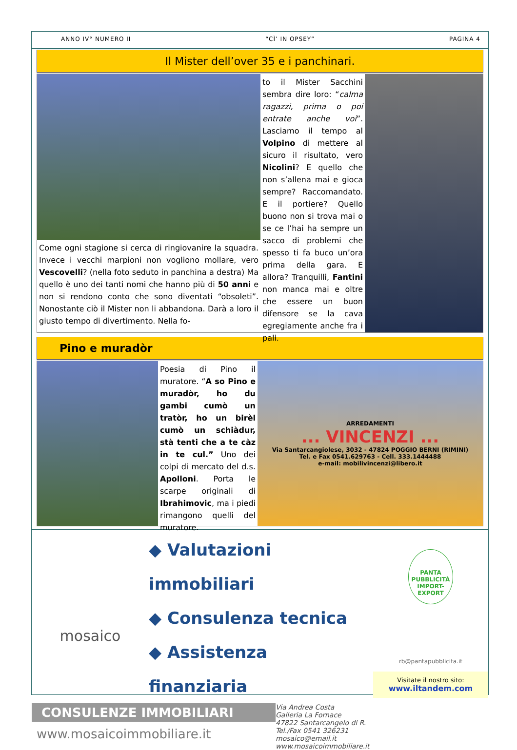ANNO IV° NUMERO II “CÌ’ IN OPSEY” PAGINA 4
Il Mister dell’over 35 e i panchinari.
Come ogni stagione si cerca di ringiovanire la squadra. Invece i vecchi marpioni non vogliono mollare, vero Vescovelli? (nella foto seduto in panchina a destra) Ma quello è uno dei tanti nomi che hanno più di 50 anni e non si rendono conto che sono diventati “obsoleti”. Nonostante ciò il Mister non li abbandona. Darà a loro il giusto tempo di divertimento. Nella fo-
to il Mister Sacchini sembra dire loro: “calma ragazzi, prima o poi entrate anche voi”. Lasciamo il tempo al Volpino di mettere al sicuro il risultato, vero Nicolini? E quello che non s’allena mai e gioca sempre? Raccomandato. E il portiere? Quello buono non si trova mai o se ce l’hai ha sempre un sacco di problemi che spesso ti fa buco un’ora prima della gara. E allora? Tranquilli, Fantini non manca mai e oltre che essere un buon difensore se la cava egregiamente anche fra i pali.
Pino e muradòr
Poesia di Pino il muratore. “A so Pino e muradòr, ho du gambi cumò un tratòr, ho un birèl cumò un schiàdur, stà tenti che a te càz in te cul.” Uno dei colpi di mercato del d.s. Apolloni. Porta le scarpe originali di Ibrahimovic, ma i piedi rimangono quelli del muratore.
ARREDAMENTI
... VINCENZI ...
Via Santarcangiolese, 3032 - 47824 POGGIO BERNI (RIMINI)
Tel. e Fax 0541.629763 - Cell. 333.1444488
e-mail: mobilivincenzi@libero.it
mosaico
◆ Valutazioni immobiliari
◆ Consulenza tecnica
◆ Assistenza finanziaria
CONSULENZE IMMOBILIARI
www.mosaicoimmobiliare.it
Via Andrea Costa
Galleria La Fornace
47822 Santarcangelo di R.
Tel./Fax 0541 326231
mosaico@email.it
www.mosaicoimmobiliare.it
PANTA
PUBBLICITÀ
IMPORT-EXPORT
rb@pantapubblicita.it
Visitate il nostro sito:
www.iltandem.com